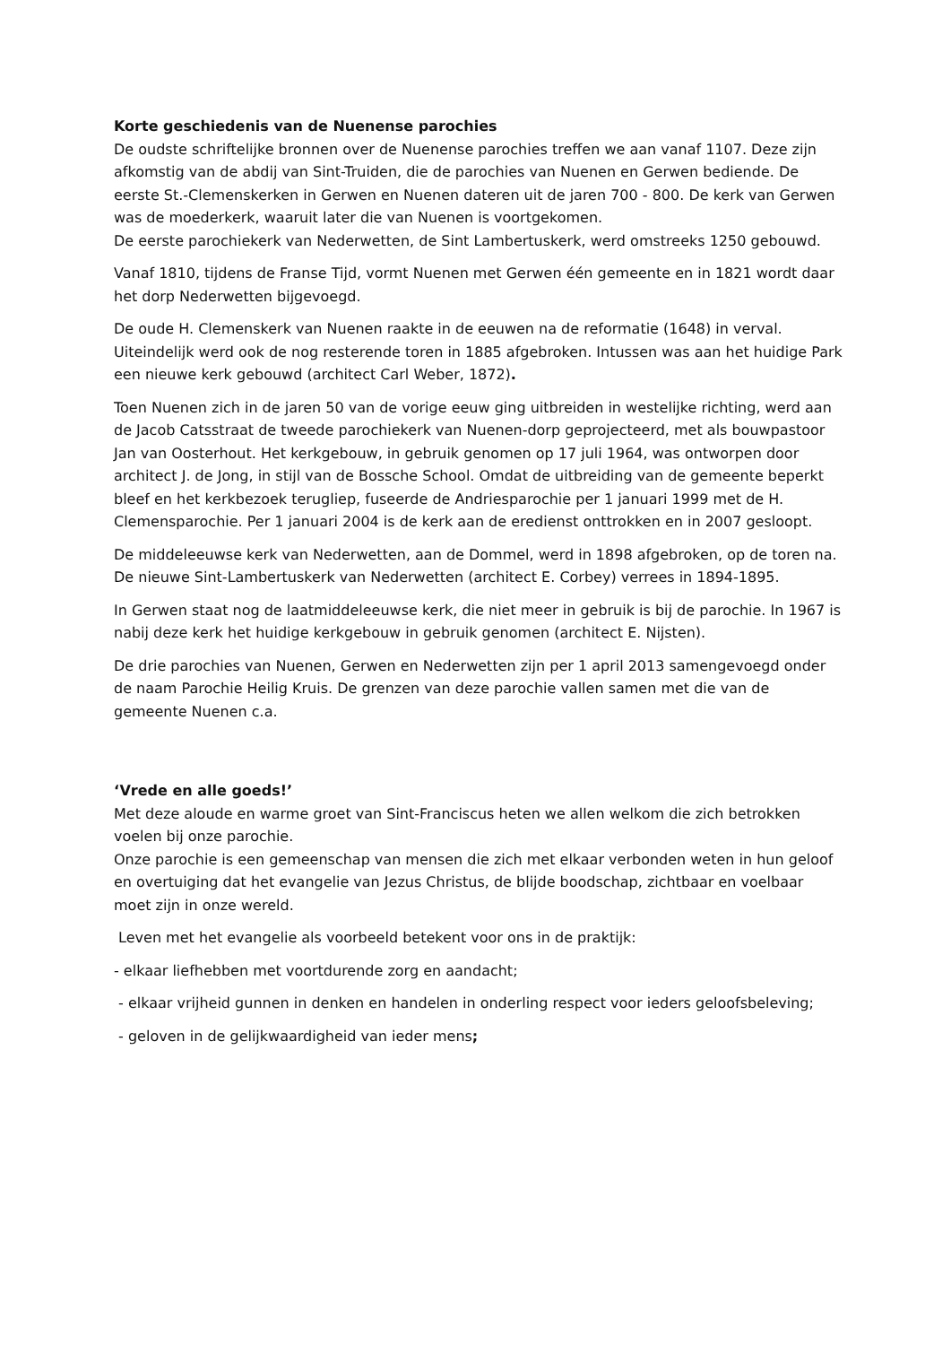Korte geschiedenis van de Nuenense parochies
De oudste schriftelijke bronnen over de Nuenense parochies treffen we aan vanaf 1107. Deze zijn afkomstig van de abdij van Sint-Truiden, die de parochies van Nuenen en Gerwen bediende. De eerste St.-Clemenskerken in Gerwen en Nuenen dateren uit de jaren 700 - 800. De kerk van Gerwen was de moederkerk, waaruit later die van Nuenen is voortgekomen.
De eerste parochiekerk van Nederwetten, de Sint Lambertuskerk, werd omstreeks 1250 gebouwd.
Vanaf 1810, tijdens de Franse Tijd, vormt Nuenen met Gerwen één gemeente en in 1821 wordt daar het dorp Nederwetten bijgevoegd.
De oude H. Clemenskerk van Nuenen raakte in de eeuwen na de reformatie (1648) in verval. Uiteindelijk werd ook de nog resterende toren in 1885 afgebroken. Intussen was aan het huidige Park een nieuwe kerk gebouwd (architect Carl Weber, 1872).
Toen Nuenen zich in de jaren 50 van de vorige eeuw ging uitbreiden in westelijke richting, werd aan de Jacob Catsstraat de tweede parochiekerk van Nuenen-dorp geprojecteerd, met als bouwpastoor Jan van Oosterhout. Het kerkgebouw, in gebruik genomen op 17 juli 1964, was ontworpen door architect J. de Jong, in stijl van de Bossche School. Omdat de uitbreiding van de gemeente beperkt bleef en het kerkbezoek terugliep, fuseerde de Andriesparochie per 1 januari 1999 met de H. Clemensparochie. Per 1 januari 2004 is de kerk aan de eredienst onttrokken en in 2007 gesloopt.
De middeleeuwse kerk van Nederwetten, aan de Dommel, werd in 1898 afgebroken, op de toren na. De nieuwe Sint-Lambertuskerk van Nederwetten (architect E. Corbey) verrees in 1894-1895.
In Gerwen staat nog de laatmiddeleeuwse kerk, die niet meer in gebruik is bij de parochie. In 1967 is nabij deze kerk het huidige kerkgebouw in gebruik genomen (architect E. Nijsten).
De drie parochies van Nuenen, Gerwen en Nederwetten zijn per 1 april 2013 samengevoegd onder de naam Parochie Heilig Kruis. De grenzen van deze parochie vallen samen met die van de gemeente Nuenen c.a.
‘Vrede en alle goeds!’
Met deze aloude en warme groet van Sint-Franciscus heten we allen welkom die zich betrokken voelen bij onze parochie.
Onze parochie is een gemeenschap van mensen die zich met elkaar verbonden weten in hun geloof en overtuiging dat het evangelie van Jezus Christus, de blijde boodschap, zichtbaar en voelbaar moet zijn in onze wereld.
Leven met het evangelie als voorbeeld betekent voor ons in de praktijk:
- elkaar liefhebben met voortdurende zorg en aandacht;
- elkaar vrijheid gunnen in denken en handelen in onderling respect voor ieders geloofsbeleving;
- geloven in de gelijkwaardigheid van ieder mens;